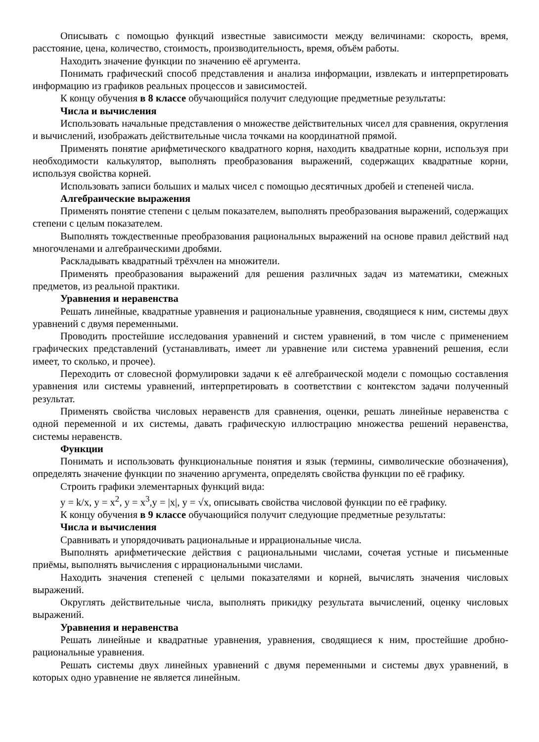Описывать с помощью функций известные зависимости между величинами: скорость, время, расстояние, цена, количество, стоимость, производительность, время, объём работы.
Находить значение функции по значению её аргумента.
Понимать графический способ представления и анализа информации, извлекать и интерпретировать информацию из графиков реальных процессов и зависимостей.
К концу обучения в 8 классе обучающийся получит следующие предметные результаты:
Числа и вычисления
Использовать начальные представления о множестве действительных чисел для сравнения, округления и вычислений, изображать действительные числа точками на координатной прямой.
Применять понятие арифметического квадратного корня, находить квадратные корни, используя при необходимости калькулятор, выполнять преобразования выражений, содержащих квадратные корни, используя свойства корней.
Использовать записи больших и малых чисел с помощью десятичных дробей и степеней числа.
Алгебраические выражения
Применять понятие степени с целым показателем, выполнять преобразования выражений, содержащих степени с целым показателем.
Выполнять тождественные преобразования рациональных выражений на основе правил действий над многочленами и алгебраическими дробями.
Раскладывать квадратный трёхчлен на множители.
Применять преобразования выражений для решения различных задач из математики, смежных предметов, из реальной практики.
Уравнения и неравенства
Решать линейные, квадратные уравнения и рациональные уравнения, сводящиеся к ним, системы двух уравнений с двумя переменными.
Проводить простейшие исследования уравнений и систем уравнений, в том числе с применением графических представлений (устанавливать, имеет ли уравнение или система уравнений решения, если имеет, то сколько, и прочее).
Переходить от словесной формулировки задачи к её алгебраической модели с помощью составления уравнения или системы уравнений, интерпретировать в соответствии с контекстом задачи полученный результат.
Применять свойства числовых неравенств для сравнения, оценки, решать линейные неравенства с одной переменной и их системы, давать графическую иллюстрацию множества решений неравенства, системы неравенств.
Функции
Понимать и использовать функциональные понятия и язык (термины, символические обозначения), определять значение функции по значению аргумента, определять свойства функции по её графику.
Строить графики элементарных функций вида:
y = k/x, y = x<sup>2</sup>, y = x<sup>3</sup>,y = |x|, y = √x, описывать свойства числовой функции по её графику.
К концу обучения в 9 классе обучающийся получит следующие предметные результаты:
Числа и вычисления
Сравнивать и упорядочивать рациональные и иррациональные числа.
Выполнять арифметические действия с рациональными числами, сочетая устные и письменные приёмы, выполнять вычисления с иррациональными числами.
Находить значения степеней с целыми показателями и корней, вычислять значения числовых выражений.
Округлять действительные числа, выполнять прикидку результата вычислений, оценку числовых выражений.
Уравнения и неравенства
Решать линейные и квадратные уравнения, уравнения, сводящиеся к ним, простейшие дробно-рациональные уравнения.
Решать системы двух линейных уравнений с двумя переменными и системы двух уравнений, в которых одно уравнение не является линейным.